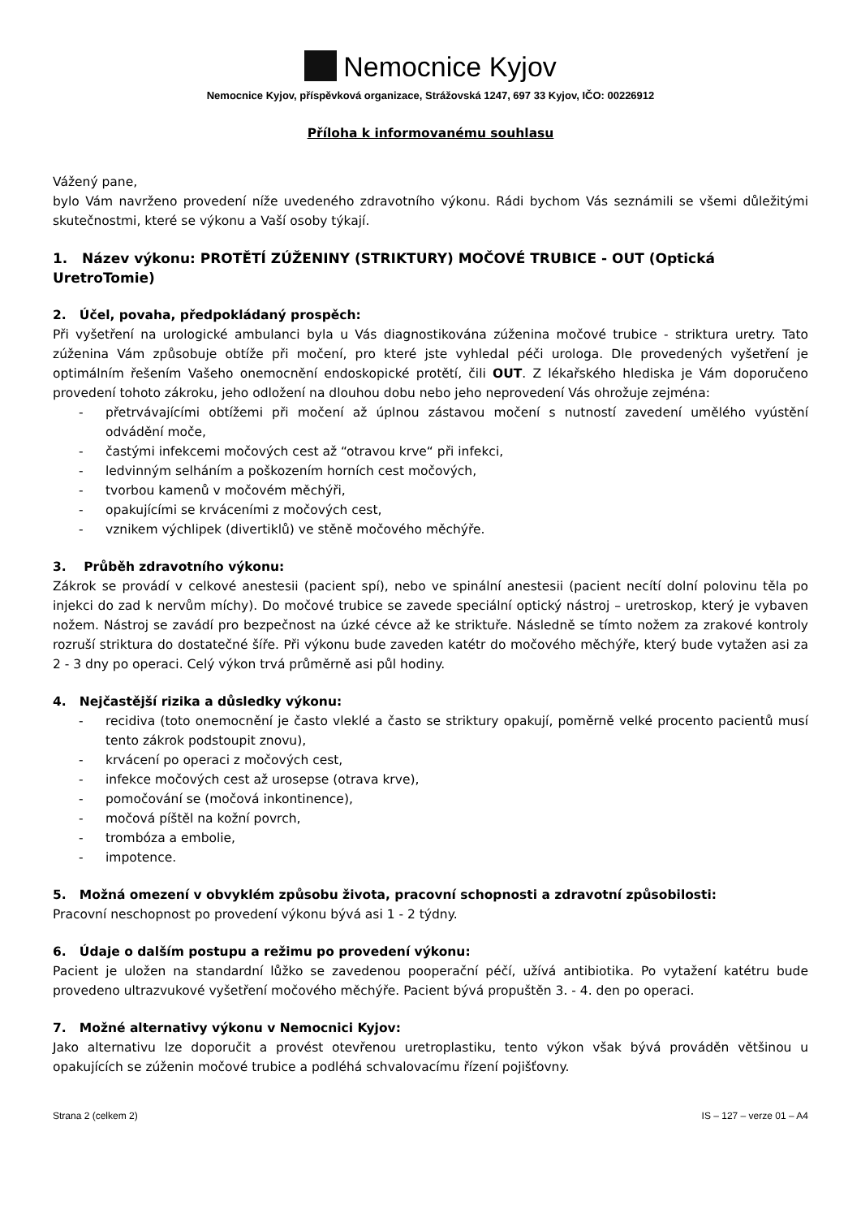Nemocnice Kyjov
Nemocnice Kyjov, příspěvková organizace, Strážovská 1247, 697 33 Kyjov, IČO: 00226912
Příloha k informovanému souhlasu
Vážený pane,
bylo Vám navrženo provedení níže uvedeného zdravotního výkonu. Rádi bychom Vás seznámili se všemi důležitými skutečnostmi, které se výkonu a Vaší osoby týkají.
1. Název výkonu: PROTĚTÍ ZÚŽENINY (STRIKTURY) MOČOVÉ TRUBICE - OUT (Optická UretroTomie)
2. Účel, povaha, předpokládaný prospěch:
Při vyšetření na urologické ambulanci byla u Vás diagnostikována zúženina močové trubice - striktura uretry. Tato zúženina Vám způsobuje obtíže při močení, pro které jste vyhledal péči urologa. Dle provedených vyšetření je optimálním řešením Vašeho onemocnění endoskopické protětí, čili OUT. Z lékařského hlediska je Vám doporučeno provedení tohoto zákroku, jeho odložení na dlouhou dobu nebo jeho neprovedení Vás ohrožuje zejména:
- přetrvávajícími obtížemi při močení až úplnou zástavou močení s nutností zavedení umělého vyústění odvádění moče,
- častými infekcemi močových cest až “otravou krve“ při infekci,
- ledvinným selháním a poškozením horních cest močových,
- tvorbou kamenů v močovém měchýři,
- opakujícími se krváceními z močových cest,
- vznikem výchlipek (divertiklů) ve stěně močového měchýře.
3. Průběh zdravotního výkonu:
Zákrok se provádí v celkové anestesii (pacient spí), nebo ve spinální anestesii (pacient necítí dolní polovinu těla po injekci do zad k nervům míchy). Do močové trubice se zavede speciální optický nástroj – uretroskop, který je vybaven nožem. Nástroj se zavádí pro bezpečnost na úzké cévce až ke striktuře. Následně se tímto nožem za zrakové kontroly rozruší striktura do dostatečné šíře. Při výkonu bude zaveden katétr do močového měchýře, který bude vytažen asi za 2 - 3 dny po operaci. Celý výkon trvá průměrně asi půl hodiny.
4. Nejčastější rizika a důsledky výkonu:
- recidiva (toto onemocnění je často vleklé a často se striktury opakují, poměrně velké procento pacientů musí tento zákrok podstoupit znovu),
- krvácení po operaci z močových cest,
- infekce močových cest až urosepse (otrava krve),
- pomočování se (močová inkontinence),
- močová píštěl na kožní povrch,
- trombóza a embolie,
- impotence.
5. Možná omezení v obvyklém způsobu života, pracovní schopnosti a zdravotní způsobilosti:
Pracovní neschopnost po provedení výkonu bývá asi 1 - 2 týdny.
6. Údaje o dalším postupu a režimu po provedení výkonu:
Pacient je uložen na standardní lůžko se zavedenou pooperační péčí, užívá antibiotika. Po vytažení katétru bude provedeno ultrazvukové vyšetření močového měchýře. Pacient bývá propuštěn 3. - 4. den po operaci.
7. Možné alternativy výkonu v Nemocnici Kyjov:
Jako alternativu lze doporučit a provést otevřenou uretroplastiku, tento výkon však bývá prováděn většinou u opakujících se zúženin močové trubice a podléhá schvalovacímu řízení pojišťovny.
Strana 2 (celkem 2) IS – 127 – verze 01 – A4